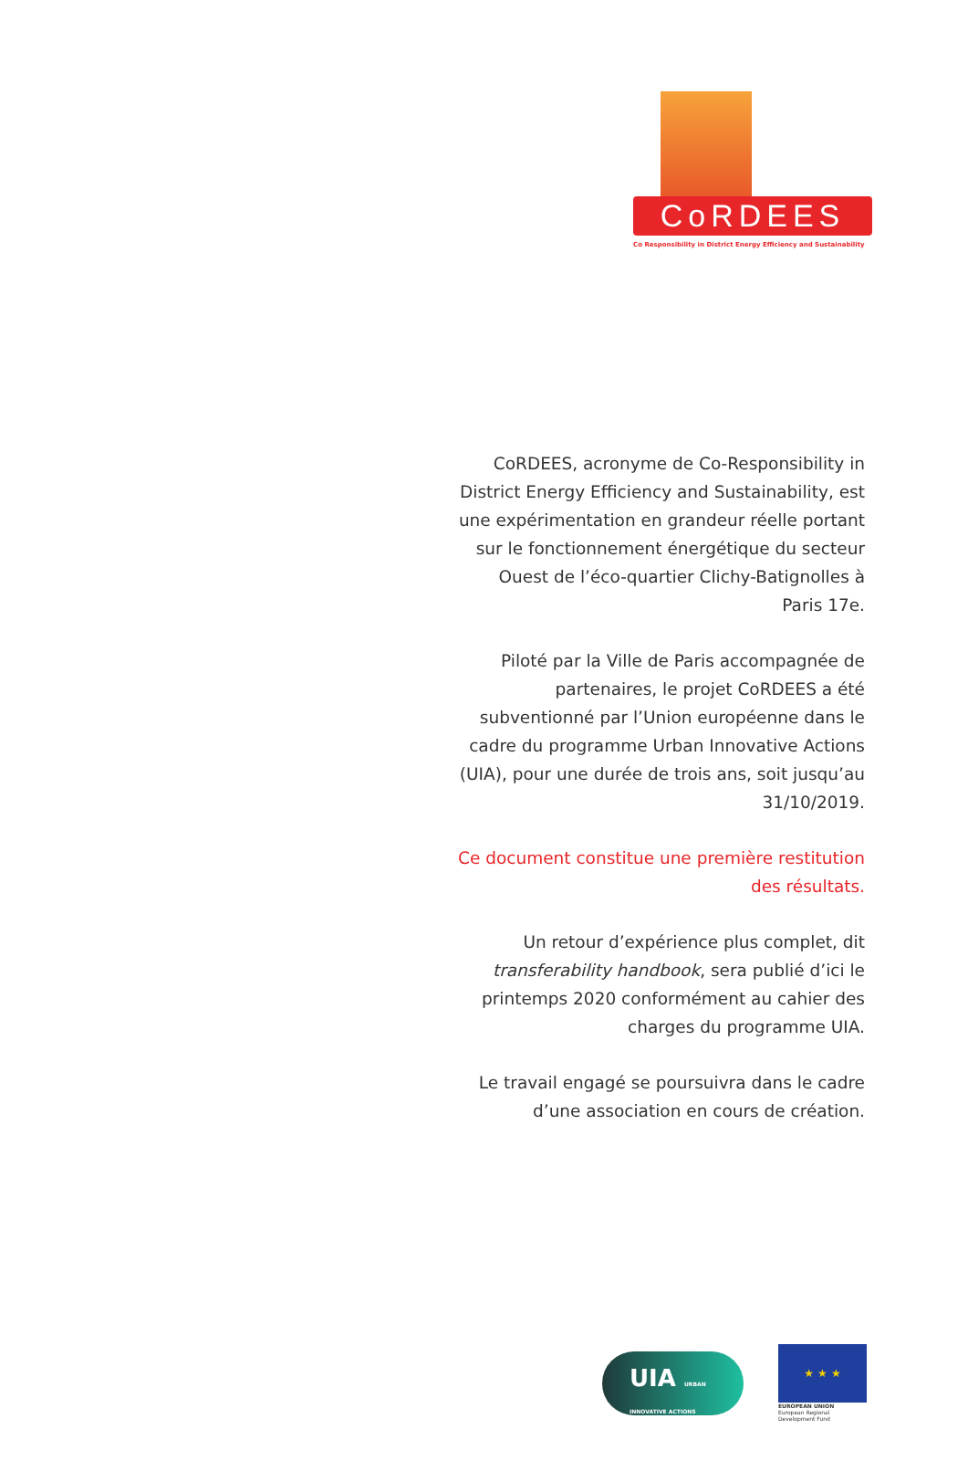CoRDEES
Co Responsibility in District Energy Efficiency and Sustainability
CoRDEES, acronyme de Co-Responsibility in District Energy Efficiency and Sustainability, est une expérimentation en grandeur réelle portant sur le fonctionnement énergétique du secteur Ouest de l’éco-quartier Clichy-Batignolles à Paris 17e.
Piloté par la Ville de Paris accompagnée de partenaires, le projet CoRDEES a été subventionné par l’Union européenne dans le cadre du programme Urban Innovative Actions (UIA), pour une durée de trois ans, soit jusqu’au 31/10/2019.
Ce document constitue une première restitution des résultats.
Un retour d’expérience plus complet, dit transferability handbook, sera publié d’ici le printemps 2020 conformément au cahier des charges du programme UIA.
Le travail engagé se poursuivra dans le cadre d’une association en cours de création.
UIA URBAN INNOVATIVE ACTIONS
★ ★ ★
EUROPEAN UNION
European Regional Development Fund